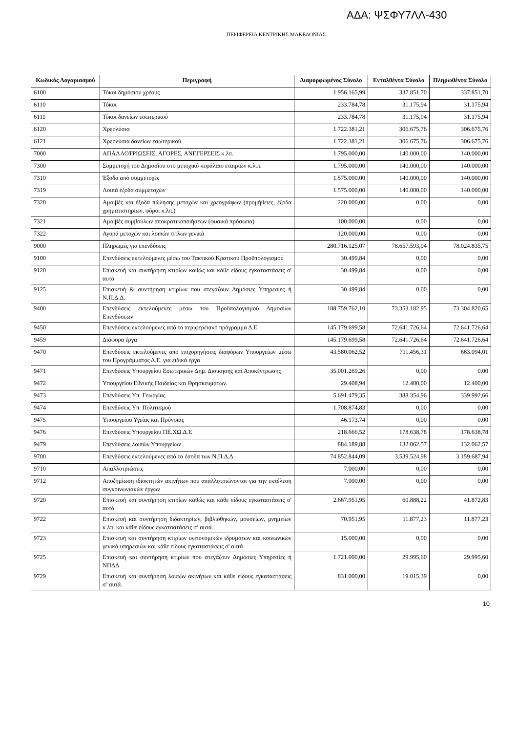ΑΔΑ: ΨΣΦΥ7ΛΛ-430
ΠΕΡΙΦΕΡΕΙΑ ΚΕΝΤΡΙΚΗΣ ΜΑΚΕΔΟΝΙΑΣ
| Κωδικός Λογαριασμού | Περιγραφή | Διαμορφωμένος Σύνολο | Ενταλθέντα Σύνολο | Πληρωθέντα Σύνολο |
| --- | --- | --- | --- | --- |
| 6100 | Τόκοι δημόσιου χρέους | 1.956.165,99 | 337.851,70 | 337.851,70 |
| 6110 | Τόκοι | 233.784,78 | 31.175,94 | 31.175,94 |
| 6111 | Τόκοι δανείων εσωτερικού | 233.784,78 | 31.175,94 | 31.175,94 |
| 6120 | Χρεολύσια | 1.722.381,21 | 306.675,76 | 306.675,76 |
| 6121 | Χρεολύσια δανείων εσωτερικού | 1.722.381,21 | 306.675,76 | 306.675,76 |
| 7000 | ΑΠΑΛΛΟΤΡΙΩΣΕΙΣ, ΑΓΟΡΕΣ, ΑΝΕΓΕΡΣΕΙΣ κ.λπ. | 1.795.000,00 | 140.000,00 | 140.000,00 |
| 7300 | Συμμετοχή του Δημοσίου στο μετοχικό κεφάλαιο εταιριών κ.λ.π. | 1.795.000,00 | 140.000,00 | 140.000,00 |
| 7310 | Έξοδα από συμμετοχές | 1.575.000,00 | 140.000,00 | 140.000,00 |
| 7319 | Λοιπά έξοδα συμμετοχών | 1.575.000,00 | 140.000,00 | 140.000,00 |
| 7320 | Αμοιβές και έξοδα πώλησης μετοχών και χρεογράφων (προμήθειες, έξοδα χρηματιστηρίων, φόροι κ.λπ.) | 220.000,00 | 0,00 | 0,00 |
| 7321 | Αμοιβές συμβούλων αποκρατικοποιήσεων (φυσικά πρόσωπα) | 100.000,00 | 0,00 | 0,00 |
| 7322 | Αγορά μετοχών και λοιπών τίτλων γενικά | 120.000,00 | 0,00 | 0,00 |
| 9000 | Πληρωμές για επενδύσεις | 280.716.125,07 | 78.657.593,04 | 78.024.835,75 |
| 9100 | Επενδύσεις εκτελούμενες μέσω του Τακτικού Κρατικού Προϋπολογισμού | 30.499,84 | 0,00 | 0,00 |
| 9120 | Επισκευή και συντήρηση κτιρίων καθώς και κάθε είδους εγκαταστάσεις σ' αυτά | 30.499,84 | 0,00 | 0,00 |
| 9125 | Επισκευή & συντήρηση κτιρίων που στεγάζουν Δημόσιες Υπηρεσίες ή Ν.Π.Δ.Δ. | 30.499,84 | 0,00 | 0,00 |
| 9400 | Επενδύσεις εκτελούμενες μέσω του Προϋπολογισμού Δημοσίων Επενδύσεων | 188.759.762,10 | 73.353.182,95 | 73.304.820,65 |
| 9450 | Επενδύσεις εκτελούμενες από το περιφερειακό πρόγραμμα Δ.Ε. | 145.179.699,58 | 72.641.726,64 | 72.641.726,64 |
| 9459 | Διάφορα έργα | 145.179.699,58 | 72.641.726,64 | 72.641.726,64 |
| 9470 | Επενδύσεις εκτελούμενες από επιχορηγήσεις διαφόρων Υπουργείων μέσω του Προγράμματος Δ.Ε. για ειδικά έργα | 43.580.062,52 | 711.456,31 | 663.094,01 |
| 9471 | Επενδύσεις Υπουργείου Εσωτερικών Δημ. Διοίκησης και Αποκέντρωσης | 35.001.269,26 | 0,00 | 0,00 |
| 9472 | Υπουργείου Εθνικής Παιδείας και Θρησκευμάτων. | 29.408,94 | 12.400,00 | 12.400,00 |
| 9473 | Επενδύσεις Υπ. Γεωργίας | 5.691.479,35 | 388.354,96 | 339.992,66 |
| 9474 | Επενδύσεις Υπ. Πολιτισμού | 1.708.874,83 | 0,00 | 0,00 |
| 9475 | Υπουργείου Υγείας και Πρόνοιας | 46.173,74 | 0,00 | 0,00 |
| 9476 | Επενδύσεις Υπουργείου ΠΕ.ΧΩ.Δ.Ε | 218.666,52 | 178.638,78 | 178.638,78 |
| 9479 | Επενδύσεις λοιπών Υπουργείων | 884.189,88 | 132.062,57 | 132.062,57 |
| 9700 | Επενδύσεις εκτελούμενες από τα έσοδα των Ν.Π.Δ.Δ. | 74.852.844,09 | 3.539.524,98 | 3.159.687,94 |
| 9710 | Απαλλοτριώσεις | 7.000,00 | 0,00 | 0,00 |
| 9712 | Αποζημίωση ιδιοκτητών ακινήτων που απαλλοτριώνονται για την εκτέλεση συγκοινωνιακών έργων | 7.000,00 | 0,00 | 0,00 |
| 9720 | Επισκευή και συντήρηση κτιρίων καθώς και κάθε είδους εγκαταστάσεις σ' αυτά | 2.667.951,95 | 60.888,22 | 41.872,83 |
| 9722 | Επισκευή και συντήρηση διδακτηρίων, βιβλιοθηκών, μουσείων, μνημείων κ.λπ. και κάθε είδους εγκαταστάσεις σ’ αυτά. | 70.951,95 | 11.877,23 | 11.877,23 |
| 9723 | Επισκευή και συντήρηση κτιρίων υγειονομικών ιδρυμάτων και κοινωνικών γενικά υπηρεσιών και κάθε είδους εγκαταστάσεις σ' αυτά | 15.000,00 | 0,00 | 0,00 |
| 9725 | Επισκευή και συντήρηση κτιρίων που στεγάζουν Δημόσιες Υπηρεσίες ή ΝΠΔΔ | 1.721.000,00 | 29.995,60 | 29.995,60 |
| 9729 | Επισκευή και συντήρηση λοιπών ακινήτων και κάθε είδους εγκαταστάσεις σ’ αυτά. | 831.000,00 | 19.015,39 | 0,00 |
10